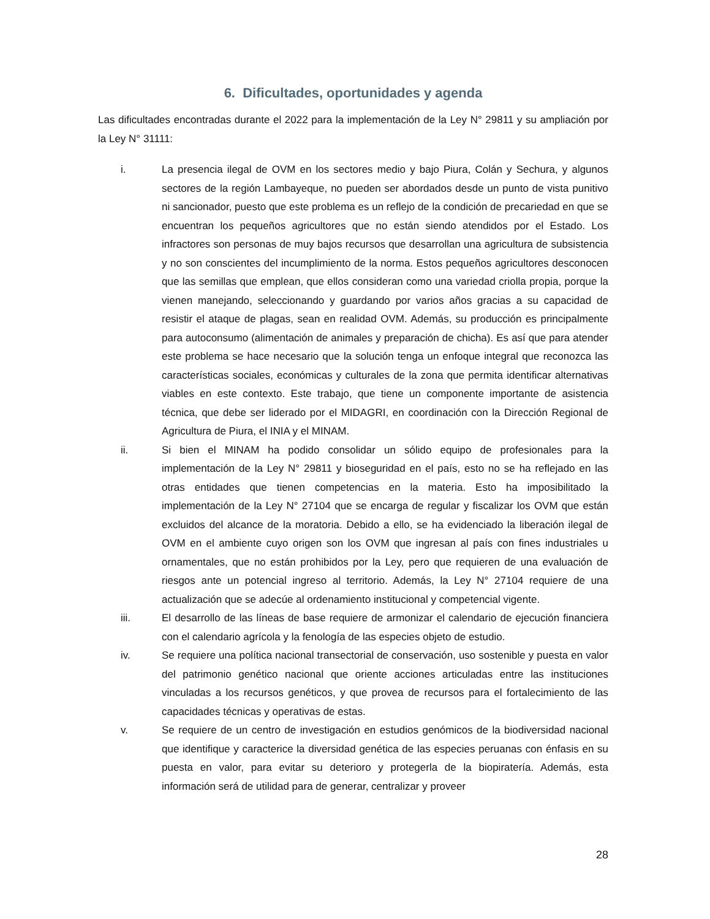6. Dificultades, oportunidades y agenda
Las dificultades encontradas durante el 2022 para la implementación de la Ley N° 29811 y su ampliación por la Ley N° 31111:
i. La presencia ilegal de OVM en los sectores medio y bajo Piura, Colán y Sechura, y algunos sectores de la región Lambayeque, no pueden ser abordados desde un punto de vista punitivo ni sancionador, puesto que este problema es un reflejo de la condición de precariedad en que se encuentran los pequeños agricultores que no están siendo atendidos por el Estado. Los infractores son personas de muy bajos recursos que desarrollan una agricultura de subsistencia y no son conscientes del incumplimiento de la norma. Estos pequeños agricultores desconocen que las semillas que emplean, que ellos consideran como una variedad criolla propia, porque la vienen manejando, seleccionando y guardando por varios años gracias a su capacidad de resistir el ataque de plagas, sean en realidad OVM. Además, su producción es principalmente para autoconsumo (alimentación de animales y preparación de chicha). Es así que para atender este problema se hace necesario que la solución tenga un enfoque integral que reconozca las características sociales, económicas y culturales de la zona que permita identificar alternativas viables en este contexto. Este trabajo, que tiene un componente importante de asistencia técnica, que debe ser liderado por el MIDAGRI, en coordinación con la Dirección Regional de Agricultura de Piura, el INIA y el MINAM.
ii. Si bien el MINAM ha podido consolidar un sólido equipo de profesionales para la implementación de la Ley N° 29811 y bioseguridad en el país, esto no se ha reflejado en las otras entidades que tienen competencias en la materia. Esto ha imposibilitado la implementación de la Ley N° 27104 que se encarga de regular y fiscalizar los OVM que están excluidos del alcance de la moratoria. Debido a ello, se ha evidenciado la liberación ilegal de OVM en el ambiente cuyo origen son los OVM que ingresan al país con fines industriales u ornamentales, que no están prohibidos por la Ley, pero que requieren de una evaluación de riesgos ante un potencial ingreso al territorio. Además, la Ley N° 27104 requiere de una actualización que se adecúe al ordenamiento institucional y competencial vigente.
iii. El desarrollo de las líneas de base requiere de armonizar el calendario de ejecución financiera con el calendario agrícola y la fenología de las especies objeto de estudio.
iv. Se requiere una política nacional transectorial de conservación, uso sostenible y puesta en valor del patrimonio genético nacional que oriente acciones articuladas entre las instituciones vinculadas a los recursos genéticos, y que provea de recursos para el fortalecimiento de las capacidades técnicas y operativas de estas.
v. Se requiere de un centro de investigación en estudios genómicos de la biodiversidad nacional que identifique y caracterice la diversidad genética de las especies peruanas con énfasis en su puesta en valor, para evitar su deterioro y protegerla de la biopiratería. Además, esta información será de utilidad para de generar, centralizar y proveer
28